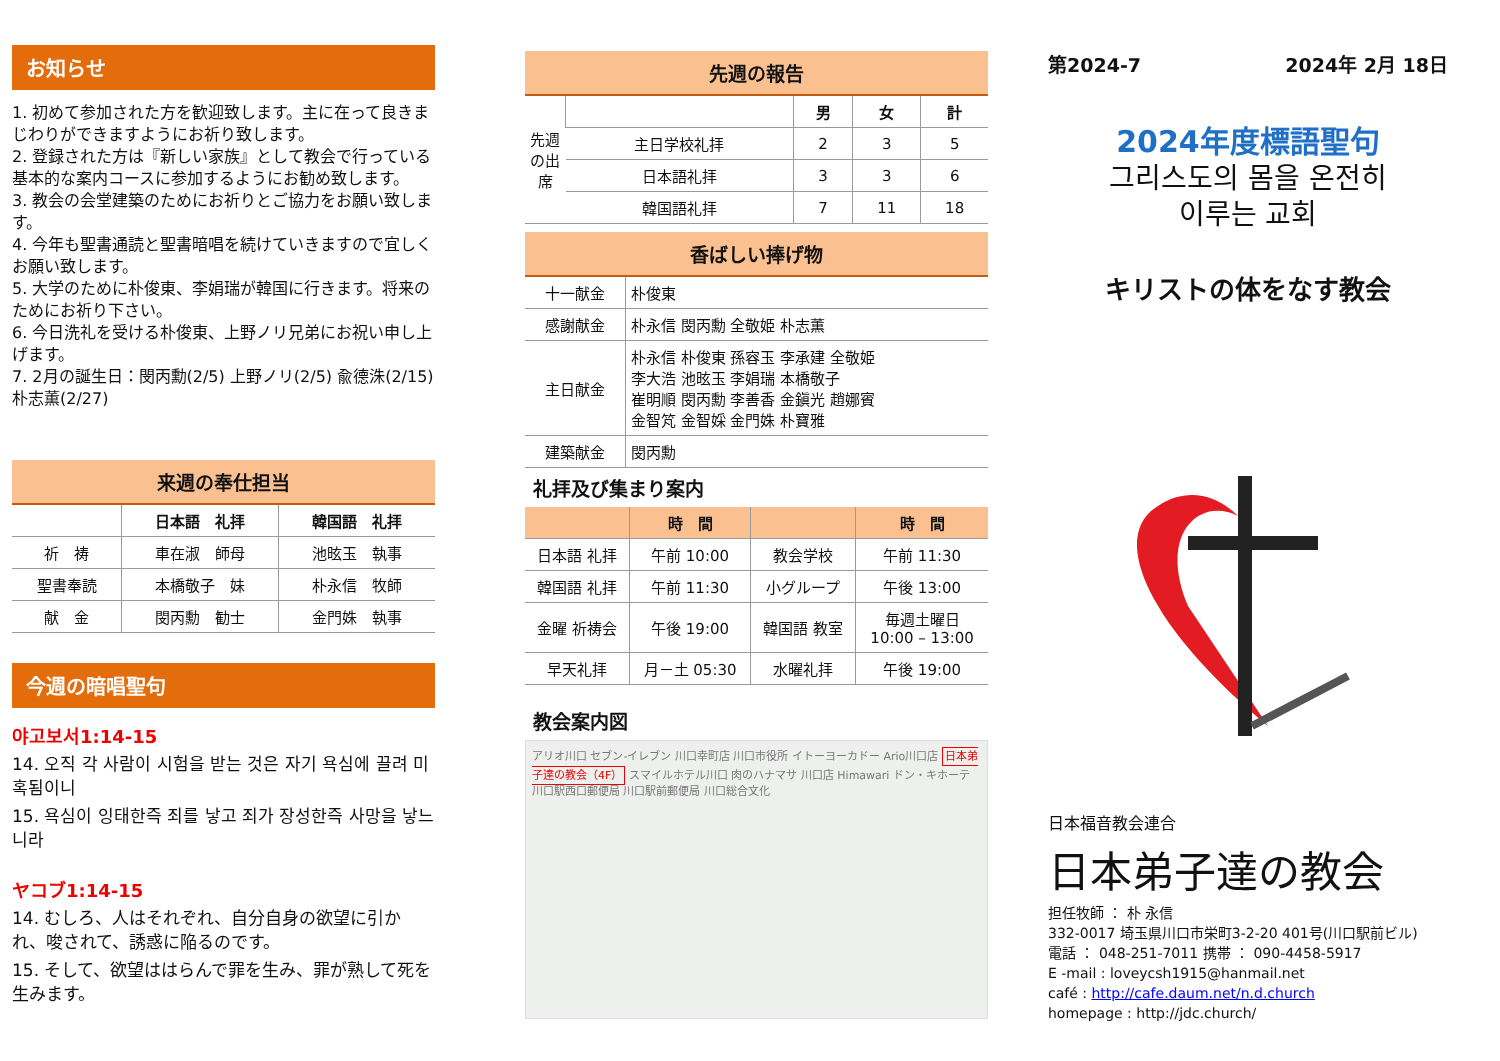お知らせ
1. 初めて参加された方を歓迎致します。主に在って良きまじわりができますようにお祈り致します。
2. 登録された方は『新しい家族』として教会で行っている基本的な案内コースに参加するようにお勧め致します。
3. 教会の会堂建築のためにお祈りとご協力をお願い致します。
4. 今年も聖書通読と聖書暗唱を続けていきますので宜しくお願い致します。
5. 大学のために朴俊東、李娟瑞が韓国に行きます。将来のためにお祈り下さい。
6. 今日洗礼を受ける朴俊東、上野ノリ兄弟にお祝い申し上げます。
7. 2月の誕生日：閔丙勳(2/5) 上野ノリ(2/5) 兪德洙(2/15) 朴志薫(2/27)
来週の奉仕担当
| | 日本語 礼拝 | 韓国語 礼拝 |
| --- | --- | --- |
| 祈 祷 | 車在淑 師母 | 池昡玉 執事 |
| 聖書奉読 | 本橋敬子 妹 | 朴永信 牧師 |
| 献 金 | 閔丙勳 勧士 | 金門姝 執事 |
今週の暗唱聖句
야고보서1:14-15
14. 오직 각 사람이 시험을 받는 것은 자기 욕심에 끌려 미혹됨이니
15. 욕심이 잉태한즉 죄를 낳고 죄가 장성한즉 사망을 낳느니라
ヤコブ1:14-15
14. むしろ、人はそれぞれ、自分自身の欲望に引かれ、唆されて、誘惑に陥るのです。
15. そして、欲望ははらんで罪を生み、罪が熟して死を生みます。
先週の報告
| 先週の出席 | | 男 | 女 | 計 |
| | 主日学校礼拝 | 2 | 3 | 5 |
| | 日本語礼拝 | 3 | 3 | 6 |
| | 韓国語礼拝 | 7 | 11 | 18 |
香ばしい捧げ物
| 十一献金 | 朴俊東 |
| 感謝献金 | 朴永信 閔丙勳 全敬姫 朴志薫 |
| 主日献金 | 朴永信 朴俊東 孫容玉 李承建 全敬姫 李大浩 池昡玉 李娟瑞 本橋敬子 崔明順 閔丙勳 李善香 金鎭光 趙娜賓 金智竼 金智婇 金門姝 朴寶雅 |
| 建築献金 | 閔丙勳 |
礼拝及び集まり案内
| | 時 間 | | 時 間 |
| --- | --- | --- | --- |
| 日本語 礼拝 | 午前 10:00 | 教会学校 | 午前 11:30 |
| 韓国語 礼拝 | 午前 11:30 | 小グループ | 午後 13:00 |
| 金曜 祈祷会 | 午後 19:00 | 韓国語 教室 | 毎週土曜日 10:00 – 13:00 |
| 早天礼拝 | 月－土 05:30 | 水曜礼拝 | 午後 19:00 |
教会案内図
アリオ川口 セブン-イレブン 川口幸町店 川口市役所 イトーヨーカドー Ario川口店 日本弟子達の教会（4F） スマイルホテル川口 肉のハナマサ 川口店 Himawari ドン・キホーテ 川口駅西口郵便局 川口駅前郵便局 川口総合文化
第2024-7 2024年 2月 18日
2024年度標語聖句
그리스도의 몸을 온전히
이루는 교회
キリストの体をなす教会
日本福音教会連合
日本弟子達の教会
担任牧師 ： 朴 永信
332-0017 埼玉県川口市栄町3-2-20 401号(川口駅前ビル)
電話 ： 048-251-7011 携帯 ： 090-4458-5917
E -mail : loveycsh1915@hanmail.net
café : http://cafe.daum.net/n.d.church
homepage : http://jdc.church/